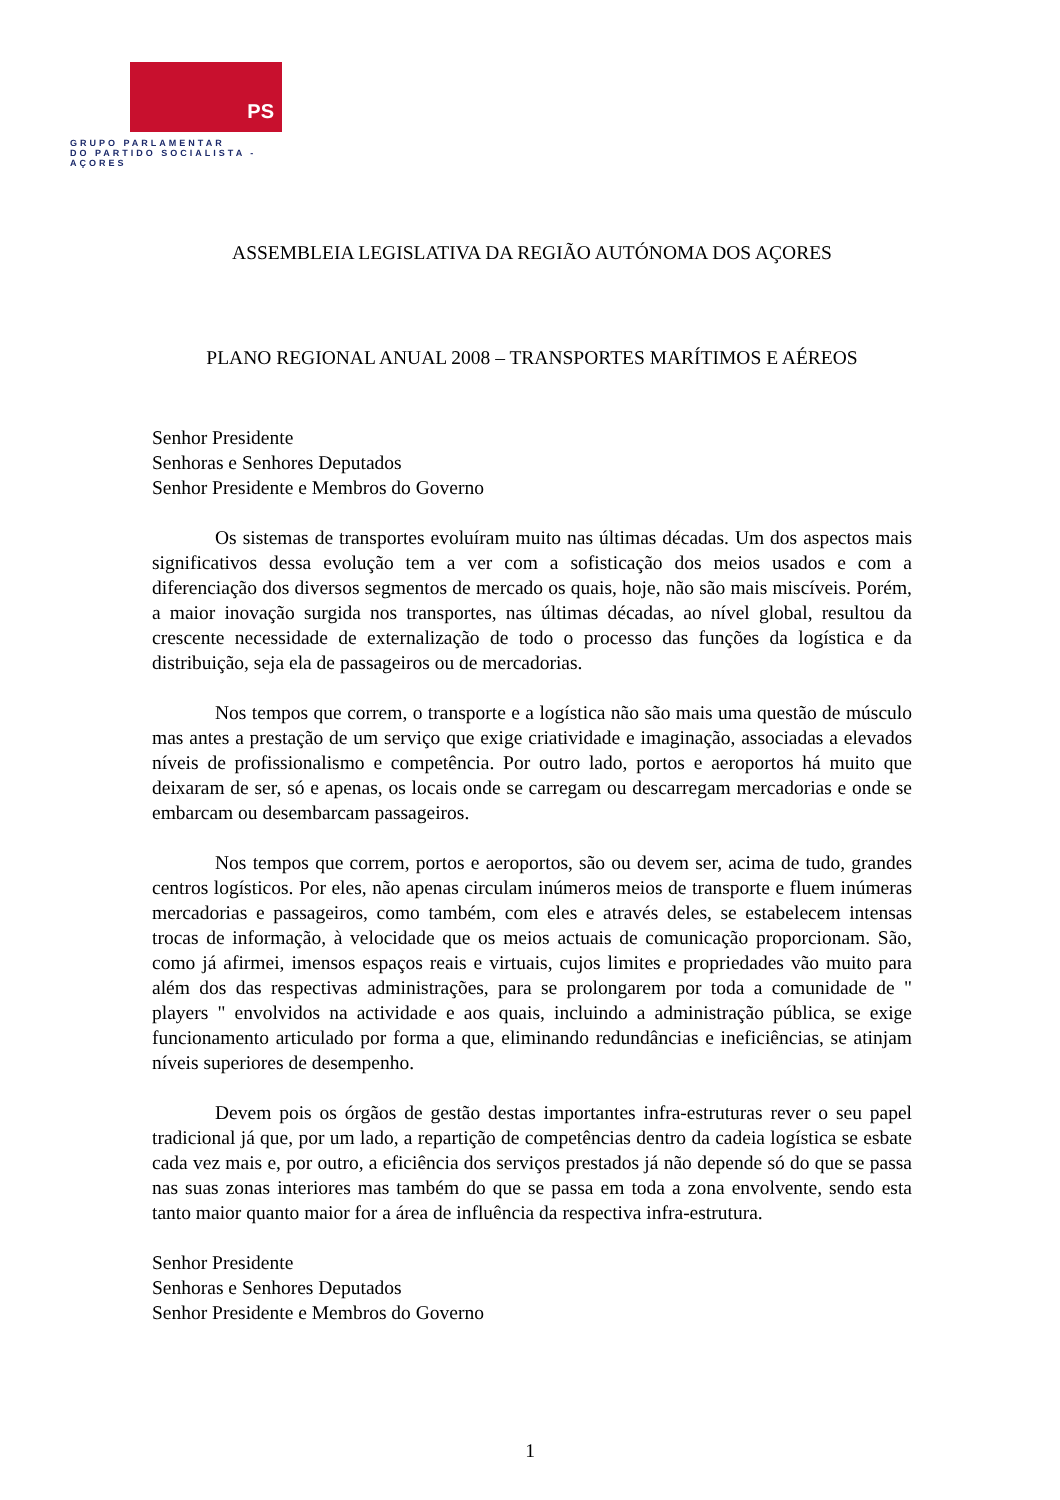PS
GRUPO PARLAMENTAR
DO PARTIDO SOCIALISTA - AÇORES
ASSEMBLEIA LEGISLATIVA DA REGIÃO AUTÓNOMA DOS AÇORES
PLANO REGIONAL ANUAL 2008 – TRANSPORTES MARÍTIMOS E AÉREOS
Senhor Presidente
Senhoras e Senhores Deputados
Senhor Presidente e Membros do Governo
Os sistemas de transportes evoluíram muito nas últimas décadas. Um dos aspectos mais significativos dessa evolução tem a ver com a sofisticação dos meios usados e com a diferenciação dos diversos segmentos de mercado os quais, hoje, não são mais miscíveis. Porém, a maior inovação surgida nos transportes, nas últimas décadas, ao nível global, resultou da crescente necessidade de externalização de todo o processo das funções da logística e da distribuição, seja ela de passageiros ou de mercadorias.
Nos tempos que correm, o transporte e a logística não são mais uma questão de músculo mas antes a prestação de um serviço que exige criatividade e imaginação, associadas a elevados níveis de profissionalismo e competência. Por outro lado, portos e aeroportos há muito que deixaram de ser, só e apenas, os locais onde se carregam ou descarregam mercadorias e onde se embarcam ou desembarcam passageiros.
Nos tempos que correm, portos e aeroportos, são ou devem ser, acima de tudo, grandes centros logísticos. Por eles, não apenas circulam inúmeros meios de transporte e fluem inúmeras mercadorias e passageiros, como também, com eles e através deles, se estabelecem intensas trocas de informação, à velocidade que os meios actuais de comunicação proporcionam. São, como já afirmei, imensos espaços reais e virtuais, cujos limites e propriedades vão muito para além dos das respectivas administrações, para se prolongarem por toda a comunidade de " players " envolvidos na actividade e aos quais, incluindo a administração pública, se exige funcionamento articulado por forma a que, eliminando redundâncias e ineficiências, se atinjam níveis superiores de desempenho.
Devem pois os órgãos de gestão destas importantes infra-estruturas rever o seu papel tradicional já que, por um lado, a repartição de competências dentro da cadeia logística se esbate cada vez mais e, por outro, a eficiência dos serviços prestados já não depende só do que se passa nas suas zonas interiores mas também do que se passa em toda a zona envolvente, sendo esta tanto maior quanto maior for a área de influência da respectiva infra-estrutura.
Senhor Presidente
Senhoras e Senhores Deputados
Senhor Presidente e Membros do Governo
1